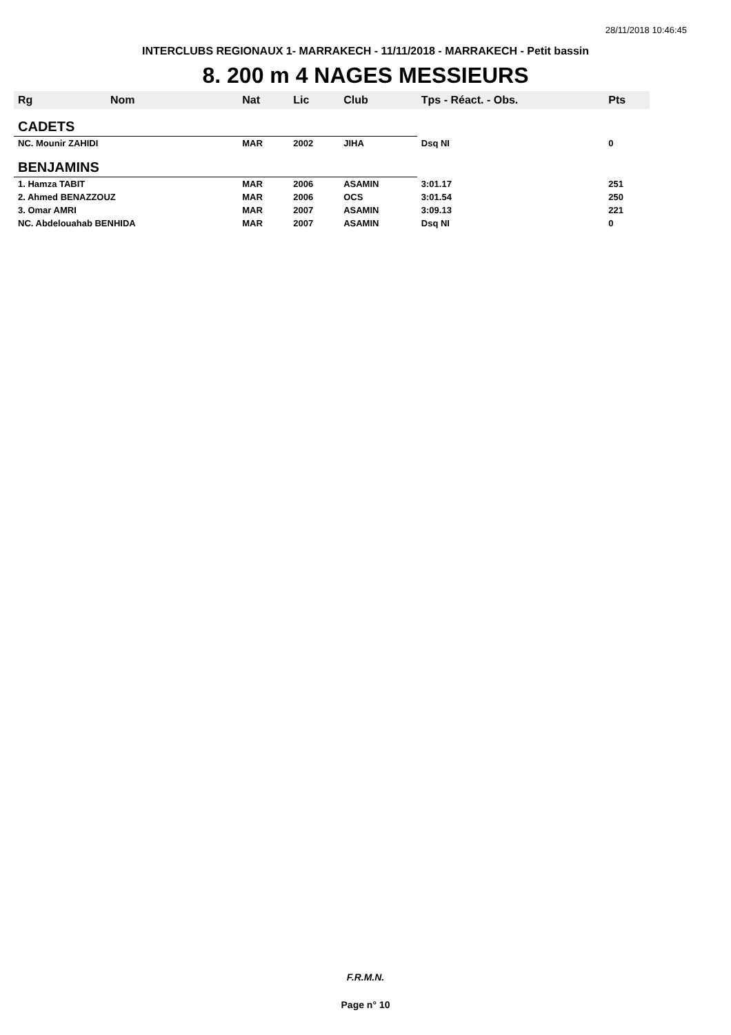28/11/2018 10:46:45
INTERCLUBS REGIONAUX 1- MARRAKECH - 11/11/2018 - MARRAKECH - Petit bassin
8. 200 m 4 NAGES MESSIEURS
| Rg | Nom | Nat | Lic | Club | Tps - Réact. - Obs. | Pts |
| --- | --- | --- | --- | --- | --- | --- |
| CADETS | | | | | | |
| NC. Mounir ZAHIDI | | MAR | 2002 | JIHA | Dsq NI | 0 |
| BENJAMINS | | | | | | |
| 1. Hamza TABIT | | MAR | 2006 | ASAMIN | 3:01.17 | 251 |
| 2. Ahmed BENAZZOUZ | | MAR | 2006 | OCS | 3:01.54 | 250 |
| 3. Omar AMRI | | MAR | 2007 | ASAMIN | 3:09.13 | 221 |
| NC. Abdelouahab BENHIDA | | MAR | 2007 | ASAMIN | Dsq NI | 0 |
F.R.M.N.
Page n° 10